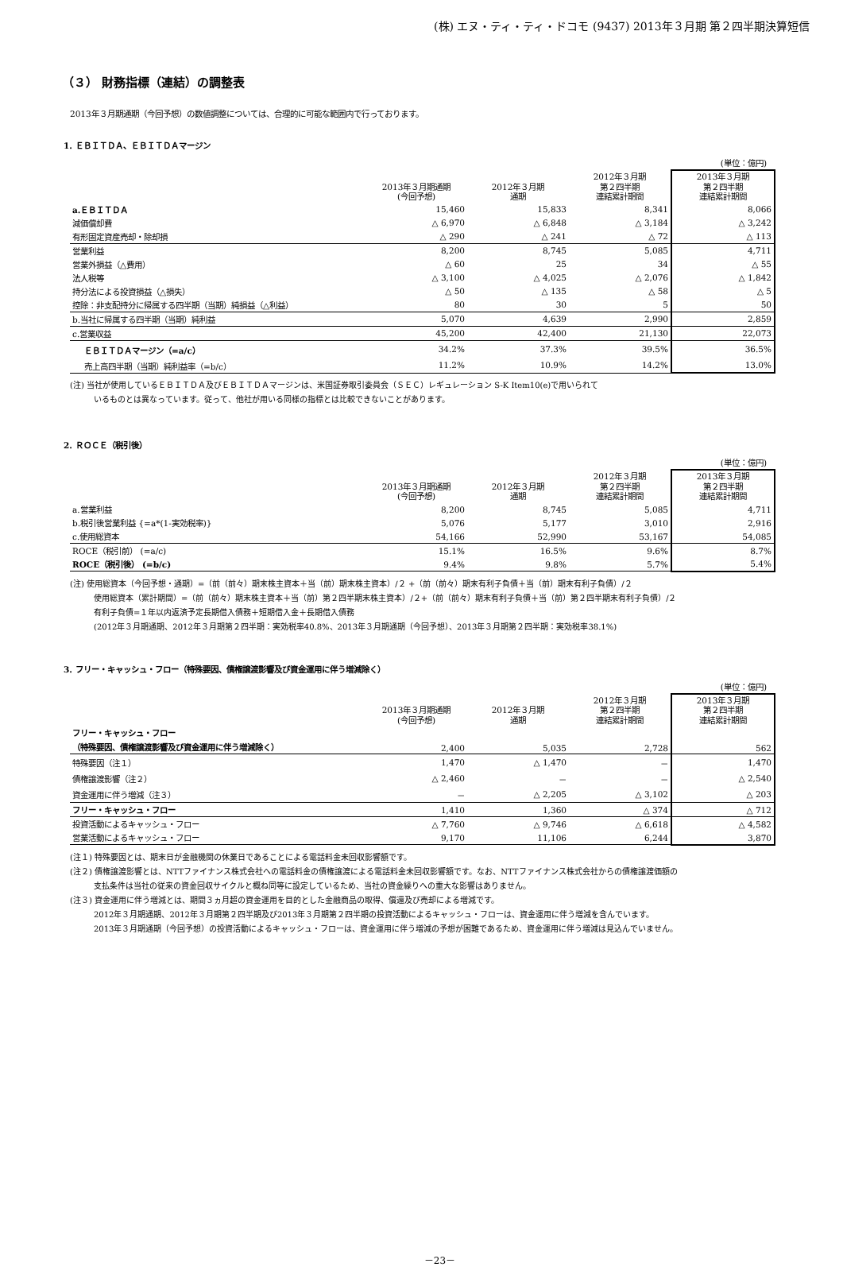(株) エヌ・ティ・ティ・ドコモ (9437) 2013年３月期 第２四半期決算短信
（３） 財務指標（連結）の調整表
2013年３月期通期（今回予想）の数値調整については、合理的に可能な範囲内で行っております。
1. ＥＢＩＴＤＡ、ＥＢＩＴＤＡマージン
| (単位：億円) | | | | |
| | 2013年３月期通期 (今回予想) | 2012年３月期 通期 | 2012年３月期 第２四半期 連結累計期間 | 2013年３月期 第２四半期 連結累計期間 |
| a.ＥＢＩＴＤＡ | 15,460 | 15,833 | 8,341 | 8,066 |
| 減価償却費 | △ 6,970 | △ 6,848 | △ 3,184 | △ 3,242 |
| 有形固定資産売却・除却損 | △ 290 | △ 241 | △ 72 | △ 113 |
| 営業利益 | 8,200 | 8,745 | 5,085 | 4,711 |
| 営業外損益（△費用） | △ 60 | 25 | 34 | △ 55 |
| 法人税等 | △ 3,100 | △ 4,025 | △ 2,076 | △ 1,842 |
| 持分法による投資損益（△損失） | △ 50 | △ 135 | △ 58 | △ 5 |
| 控除：非支配持分に帰属する四半期（当期）純損益（△利益） | 80 | 30 | 5 | 50 |
| b.当社に帰属する四半期（当期）純利益 | 5,070 | 4,639 | 2,990 | 2,859 |
| c.営業収益 | 45,200 | 42,400 | 21,130 | 22,073 |
| ＥＢＩＴＤＡマージン（=a/c） | 34.2% | 37.3% | 39.5% | 36.5% |
| 売上高四半期（当期）純利益率（=b/c） | 11.2% | 10.9% | 14.2% | 13.0% |
(注) 当社が使用しているＥＢＩＴＤＡ及びＥＢＩＴＤＡマージンは、米国証券取引委員会（ＳＥＣ）レギュレーション S-K Item10(e)で用いられて
いるものとは異なっています。従って、他社が用いる同様の指標とは比較できないことがあります。
2. ＲＯＣＥ（税引後）
| (単位：億円) | | | | |
| | 2013年３月期通期 (今回予想) | 2012年３月期 通期 | 2012年３月期 第２四半期 連結累計期間 | 2013年３月期 第２四半期 連結累計期間 |
| a.営業利益 | 8,200 | 8,745 | 5,085 | 4,711 |
| b.税引後営業利益 {=a*(1-実効税率)} | 5,076 | 5,177 | 3,010 | 2,916 |
| c.使用総資本 | 54,166 | 52,990 | 53,167 | 54,085 |
| ROCE（税引前） (=a/c) | 15.1% | 16.5% | 9.6% | 8.7% |
| ROCE（税引後） (=b/c) | 9.4% | 9.8% | 5.7% | 5.4% |
(注) 使用総資本（今回予想・通期）=（前（前々）期末株主資本＋当（前）期末株主資本）/２ +（前（前々）期末有利子負債＋当（前）期末有利子負債）/２
使用総資本（累計期間）=（前（前々）期末株主資本＋当（前）第２四半期末株主資本）/２+（前（前々）期末有利子負債＋当（前）第２四半期末有利子負債）/２
有利子負債=１年以内返済予定長期借入債務＋短期借入金＋長期借入債務
(2012年３月期通期、2012年３月期第２四半期：実効税率40.8%、2013年３月期通期（今回予想）、2013年３月期第２四半期：実効税率38.1%)
3. フリー・キャッシュ・フロー（特殊要因、債権譲渡影響及び資金運用に伴う増減除く）
| (単位：億円) | | | | |
| | 2013年３月期通期 (今回予想) | 2012年３月期 通期 | 2012年３月期 第２四半期 連結累計期間 | 2013年３月期 第２四半期 連結累計期間 |
| フリー・キャッシュ・フロー （特殊要因、債権譲渡影響及び資金運用に伴う増減除く） | 2,400 | 5,035 | 2,728 | 562 |
| 特殊要因（注１） | 1,470 | △ 1,470 | － | 1,470 |
| 債権譲渡影響（注２） | △ 2,460 | － | － | △ 2,540 |
| 資金運用に伴う増減（注３） | － | △ 2,205 | △ 3,102 | △ 203 |
| フリー・キャッシュ・フロー | 1,410 | 1,360 | △ 374 | △ 712 |
| 投資活動によるキャッシュ・フロー | △ 7,760 | △ 9,746 | △ 6,618 | △ 4,582 |
| 営業活動によるキャッシュ・フロー | 9,170 | 11,106 | 6,244 | 3,870 |
(注１) 特殊要因とは、期末日が金融機関の休業日であることによる電話料金未回収影響額です。
(注２) 債権譲渡影響とは、NTTファイナンス株式会社への電話料金の債権譲渡による電話料金未回収影響額です。なお、NTTファイナンス株式会社からの債権譲渡価額の
支払条件は当社の従来の資金回収サイクルと概ね同等に設定しているため、当社の資金繰りへの重大な影響はありません。
(注３) 資金運用に伴う増減とは、期間３ヵ月超の資金運用を目的とした金融商品の取得、償還及び売却による増減です。
2012年３月期通期、2012年３月期第２四半期及び2013年３月期第２四半期の投資活動によるキャッシュ・フローは、資金運用に伴う増減を含んでいます。
2013年３月期通期（今回予想）の投資活動によるキャッシュ・フローは、資金運用に伴う増減の予想が困難であるため、資金運用に伴う増減は見込んでいません。
－23－